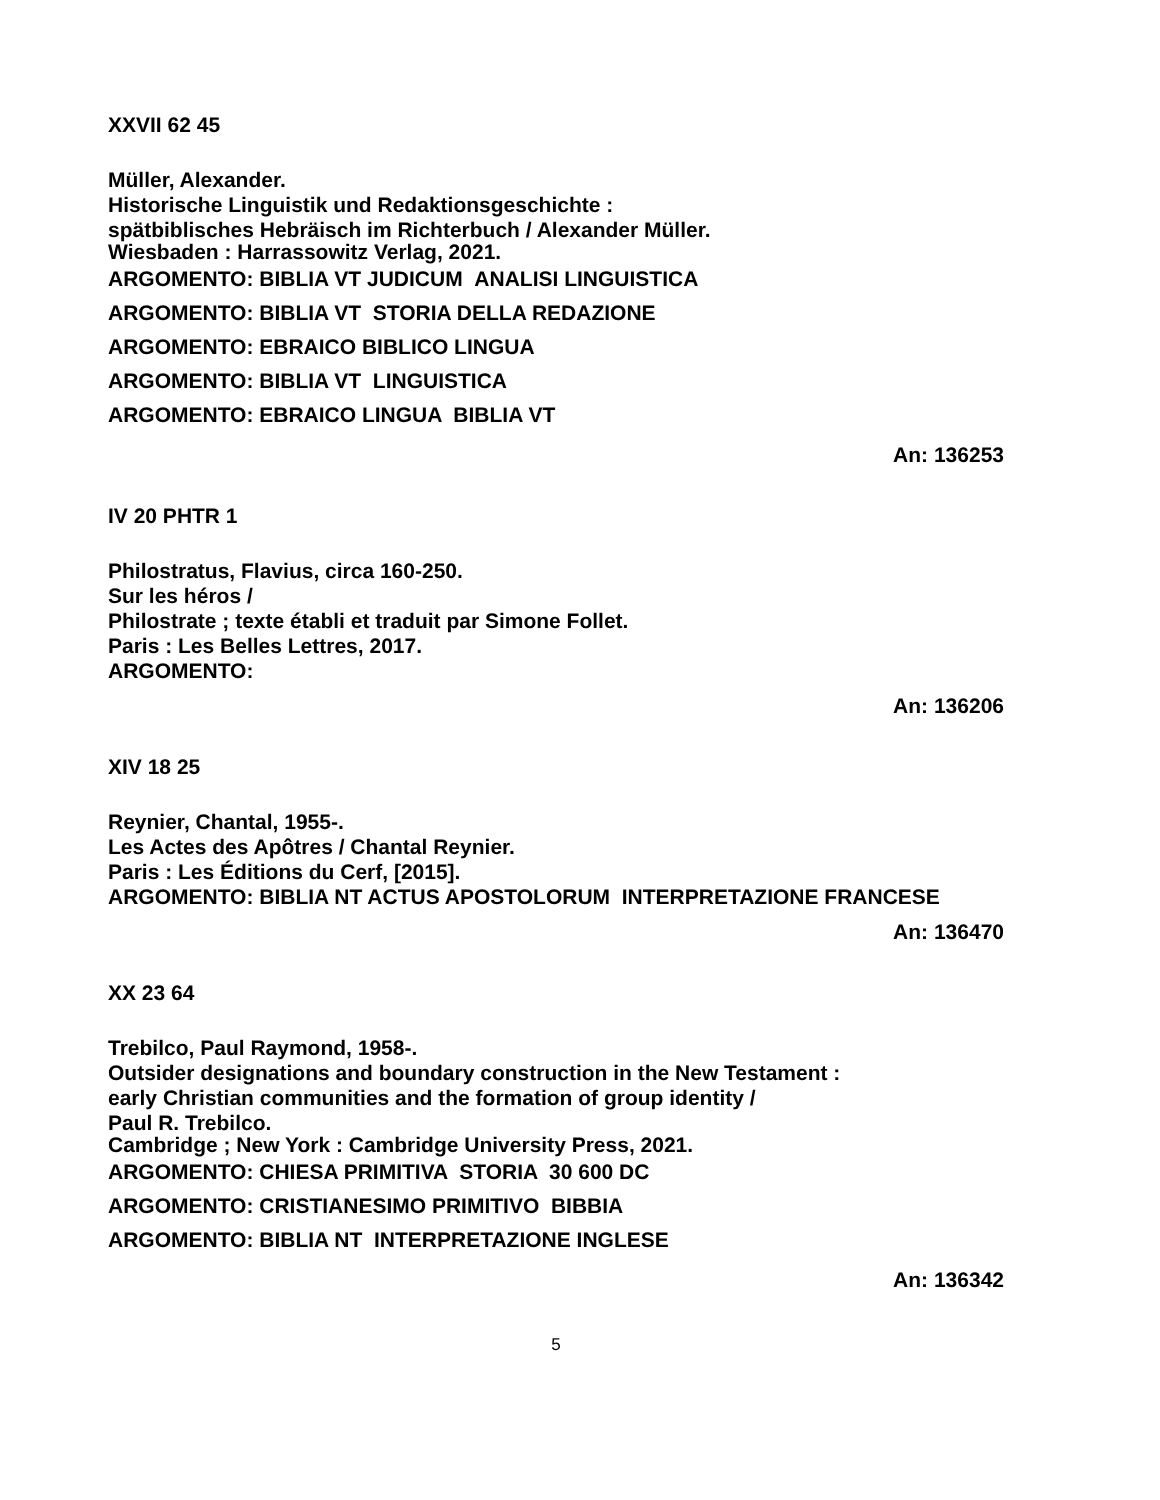XXVII 62 45
Müller, Alexander.
Historische Linguistik und Redaktionsgeschichte :
spätbiblisches Hebräisch im Richterbuch / Alexander Müller.
Wiesbaden : Harrassowitz Verlag, 2021.
ARGOMENTO: BIBLIA VT JUDICUM ANALISI LINGUISTICA
ARGOMENTO: BIBLIA VT STORIA DELLA REDAZIONE
ARGOMENTO: EBRAICO BIBLICO LINGUA
ARGOMENTO: BIBLIA VT LINGUISTICA
ARGOMENTO: EBRAICO LINGUA BIBLIA VT
An: 136253
IV 20 PHTR 1
Philostratus, Flavius, circa 160-250.
Sur les héros /
Philostrate ; texte établi et traduit par Simone Follet.
Paris : Les Belles Lettres, 2017.
ARGOMENTO:
An: 136206
XIV 18 25
Reynier, Chantal, 1955-.
Les Actes des Apôtres / Chantal Reynier.
Paris : Les Éditions du Cerf, [2015].
ARGOMENTO: BIBLIA NT ACTUS APOSTOLORUM INTERPRETAZIONE FRANCESE
An: 136470
XX 23 64
Trebilco, Paul Raymond, 1958-.
Outsider designations and boundary construction in the New Testament :
early Christian communities and the formation of group identity /
Paul R. Trebilco.
Cambridge ; New York : Cambridge University Press, 2021.
ARGOMENTO: CHIESA PRIMITIVA STORIA 30 600 DC
ARGOMENTO: CRISTIANESIMO PRIMITIVO BIBBIA
ARGOMENTO: BIBLIA NT INTERPRETAZIONE INGLESE
An: 136342
5